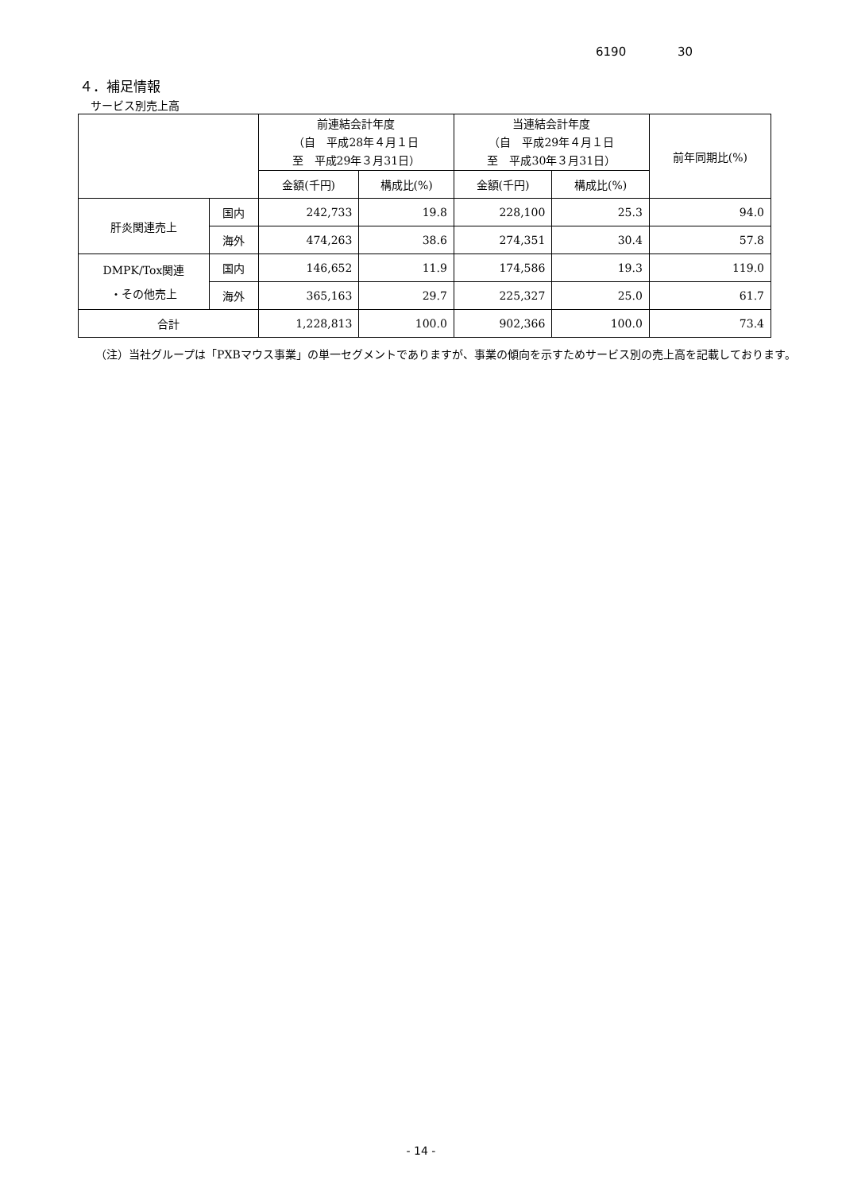6190 30
４．補足情報
サービス別売上高
| | | 前連結会計年度 （自 平成28年４月１日 至 平成29年３月31日） | | 当連結会計年度 （自 平成29年４月１日 至 平成30年３月31日） | | 前年同期比(%) |
| --- | --- | --- | --- | --- | --- | --- |
| | | 金額(千円) | 構成比(%) | 金額(千円) | 構成比(%) | |
| 肝炎関連売上 | 国内 | 242,733 | 19.8 | 228,100 | 25.3 | 94.0 |
| | 海外 | 474,263 | 38.6 | 274,351 | 30.4 | 57.8 |
| DMPK/Tox関連 ・その他売上 | 国内 | 146,652 | 11.9 | 174,586 | 19.3 | 119.0 |
| | 海外 | 365,163 | 29.7 | 225,327 | 25.0 | 61.7 |
| 合計 | | 1,228,813 | 100.0 | 902,366 | 100.0 | 73.4 |
（注）当社グループは「PXBマウス事業」の単一セグメントでありますが、事業の傾向を示すためサービス別の売上高を記載しております。
- 14 -